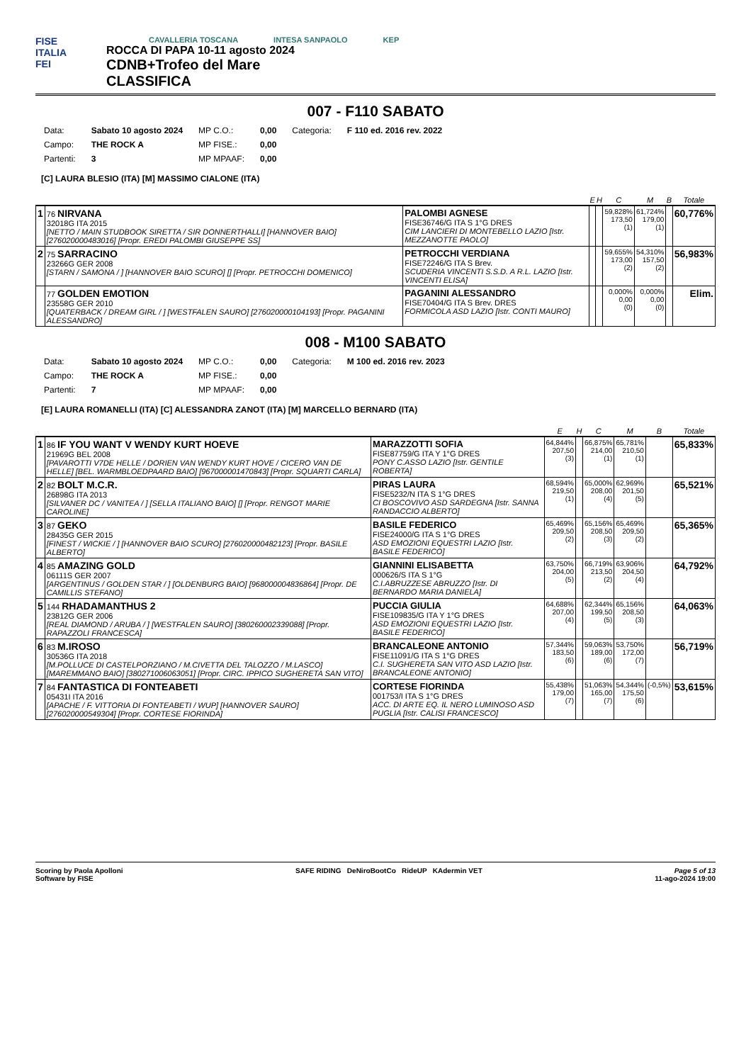FISE
ITALIA
FEI
CAVALLERIA TOSCANA INTESA SANPAOLO KEP
ROCCA DI PAPA 10-11 agosto 2024
CDNB+Trofeo del Mare
CLASSIFICA
007 - F110 SABATO
| Data: | Sabato 10 agosto 2024 | MP C.O.: | 0,00 | Categoria: | F 110 ed. 2016 rev. 2022 |
| Campo: | THE ROCK A | MP FISE.: | 0,00 | | |
| Partenti: | 3 | MP MPAAF: | 0,00 | | |
[C] LAURA BLESIO (ITA) [M] MASSIMO CIALONE (ITA)
| | | | E | H | C | M | B | Totale |
| --- | --- | --- | --- | --- | --- | --- | --- | --- |
| 1 | 76 NIRVANA 32018G ITA 2015 [NETTO / MAIN STUDBOOK SIRETTA / SIR DONNERTHALLI] [HANNOVER BAIO] [276020000483016] [Propr. EREDI PALOMBI GIUSEPPE SS] | PALOMBI AGNESE FISE36746/G ITA S 1°G DRES CIM LANCIERI DI MONTEBELLO LAZIO [Istr. MEZZANOTTE PAOLO] | | | 59,828% 173,50 (1) | 61,724% 179,00 (1) | | 60,776% |
| 2 | 75 SARRACINO 23266G GER 2008 [STARN / SAMONA / ] [HANNOVER BAIO SCURO] [] [Propr. PETROCCHI DOMENICO] | PETROCCHI VERDIANA FISE72246/G ITA S Brev. SCUDERIA VINCENTI S.S.D. A R.L. LAZIO [Istr. VINCENTI ELISA] | | | 59,655% 173,00 (2) | 54,310% 157,50 (2) | | 56,983% |
| | 77 GOLDEN EMOTION 23558G GER 2010 [QUATERBACK / DREAM GIRL / ] [WESTFALEN SAURO] [276020000104193] [Propr. PAGANINI ALESSANDRO] | PAGANINI ALESSANDRO FISE70404/G ITA S Brev. DRES FORMICOLA ASD LAZIO [Istr. CONTI MAURO] | | | 0,000% 0,00 (0) | 0,000% 0,00 (0) | | Elim. |
008 - M100 SABATO
| Data: | Sabato 10 agosto 2024 | MP C.O.: | 0,00 | Categoria: | M 100 ed. 2016 rev. 2023 |
| Campo: | THE ROCK A | MP FISE.: | 0,00 | | |
| Partenti: | 7 | MP MPAAF: | 0,00 | | |
[E] LAURA ROMANELLI (ITA) [C] ALESSANDRA ZANOT (ITA) [M] MARCELLO BERNARD (ITA)
| | | | E | H | C | M | B | Totale |
| --- | --- | --- | --- | --- | --- | --- | --- | --- |
| 1 | 86 IF YOU WANT V WENDY KURT HOEVE 21969G BEL 2008 [PAVAROTTI V7DE HELLE / DORIEN VAN WENDY KURT HOVE / CICERO VAN DE HELLE] [BEL. WARMBLOEDPAARD BAIO] [967000001470843] [Propr. SQUARTI CARLA] | MARAZZOTTI SOFIA FISE87759/G ITA Y 1°G DRES PONY C.ASSO LAZIO [Istr. GENTILE ROBERTA] | 64,844% 207,50 (3) | | 66,875% 214,00 (1) | 65,781% 210,50 (1) | | 65,833% |
| 2 | 82 BOLT M.C.R. 26898G ITA 2013 [SILVANER DC / VANITEA / ] [SELLA ITALIANO BAIO] [] [Propr. RENGOT MARIE CAROLINE] | PIRAS LAURA FISE5232/N ITA S 1°G DRES CI BOSCOVIVO ASD SARDEGNA [Istr. SANNA RANDACCIO ALBERTO] | 68,594% 219,50 (1) | | 65,000% 208,00 (4) | 62,969% 201,50 (5) | | 65,521% |
| 3 | 87 GEKO 28435G GER 2015 [FINEST / WICKIE / ] [HANNOVER BAIO SCURO] [276020000482123] [Propr. BASILE ALBERTO] | BASILE FEDERICO FISE24000/G ITA S 1°G DRES ASD EMOZIONI EQUESTRI LAZIO [Istr. BASILE FEDERICO] | 65,469% 209,50 (2) | | 65,156% 208,50 (3) | 65,469% 209,50 (2) | | 65,365% |
| 4 | 85 AMAZING GOLD 06111S GER 2007 [ARGENTINUS / GOLDEN STAR / ] [OLDENBURG BAIO] [968000004836864] [Propr. DE CAMILLIS STEFANO] | GIANNINI ELISABETTA 000626/S ITA S 1°G C.I.ABRUZZESE ABRUZZO [Istr. DI BERNARDO MARIA DANIELA] | 63,750% 204,00 (5) | | 66,719% 213,50 (2) | 63,906% 204,50 (4) | | 64,792% |
| 5 | 144 RHADAMANTHUS 2 23812G GER 2006 [REAL DIAMOND / ARUBA / ] [WESTFALEN SAURO] [380260002339088] [Propr. RAPAZZOLI FRANCESCA] | PUCCIA GIULIA FISE109835/G ITA Y 1°G DRES ASD EMOZIONI EQUESTRI LAZIO [Istr. BASILE FEDERICO] | 64,688% 207,00 (4) | | 62,344% 199,50 (5) | 65,156% 208,50 (3) | | 64,063% |
| 6 | 83 M.IROSO 30536G ITA 2018 [M.POLLUCE DI CASTELPORZIANO / M.CIVETTA DEL TALOZZO / M.LASCO] [MAREMMANO BAIO] [380271006063051] [Propr. CIRC. IPPICO SUGHERETA SAN VITO] | BRANCALEONE ANTONIO FISE11091/G ITA S 1°G DRES C.I. SUGHERETA SAN VITO ASD LAZIO [Istr. BRANCALEONE ANTONIO] | 57,344% 183,50 (6) | | 59,063% 189,00 (6) | 53,750% 172,00 (7) | | 56,719% |
| 7 | 84 FANTASTICA DI FONTEABETI 05431I ITA 2016 [APACHE / F. VITTORIA DI FONTEABETI / WUP] [HANNOVER SAURO] [276020000549304] [Propr. CORTESE FIORINDA] | CORTESE FIORINDA 001753/I ITA S 1°G DRES ACC. DI ARTE EQ. IL NERO LUMINOSO ASD PUGLIA [Istr. CALISI FRANCESCO] | 55,438% 179,00 (7) | | 51,063% 165,00 (7) | 54,344% 175,50 (6) | (-0,5%) | 53,615% |
Scoring by Paola Apolloni
Software by FISE
SAFE RIDING DeNiroBootCo RideUP KAdermin VET
Page 5 of 13
11-ago-2024 19:00